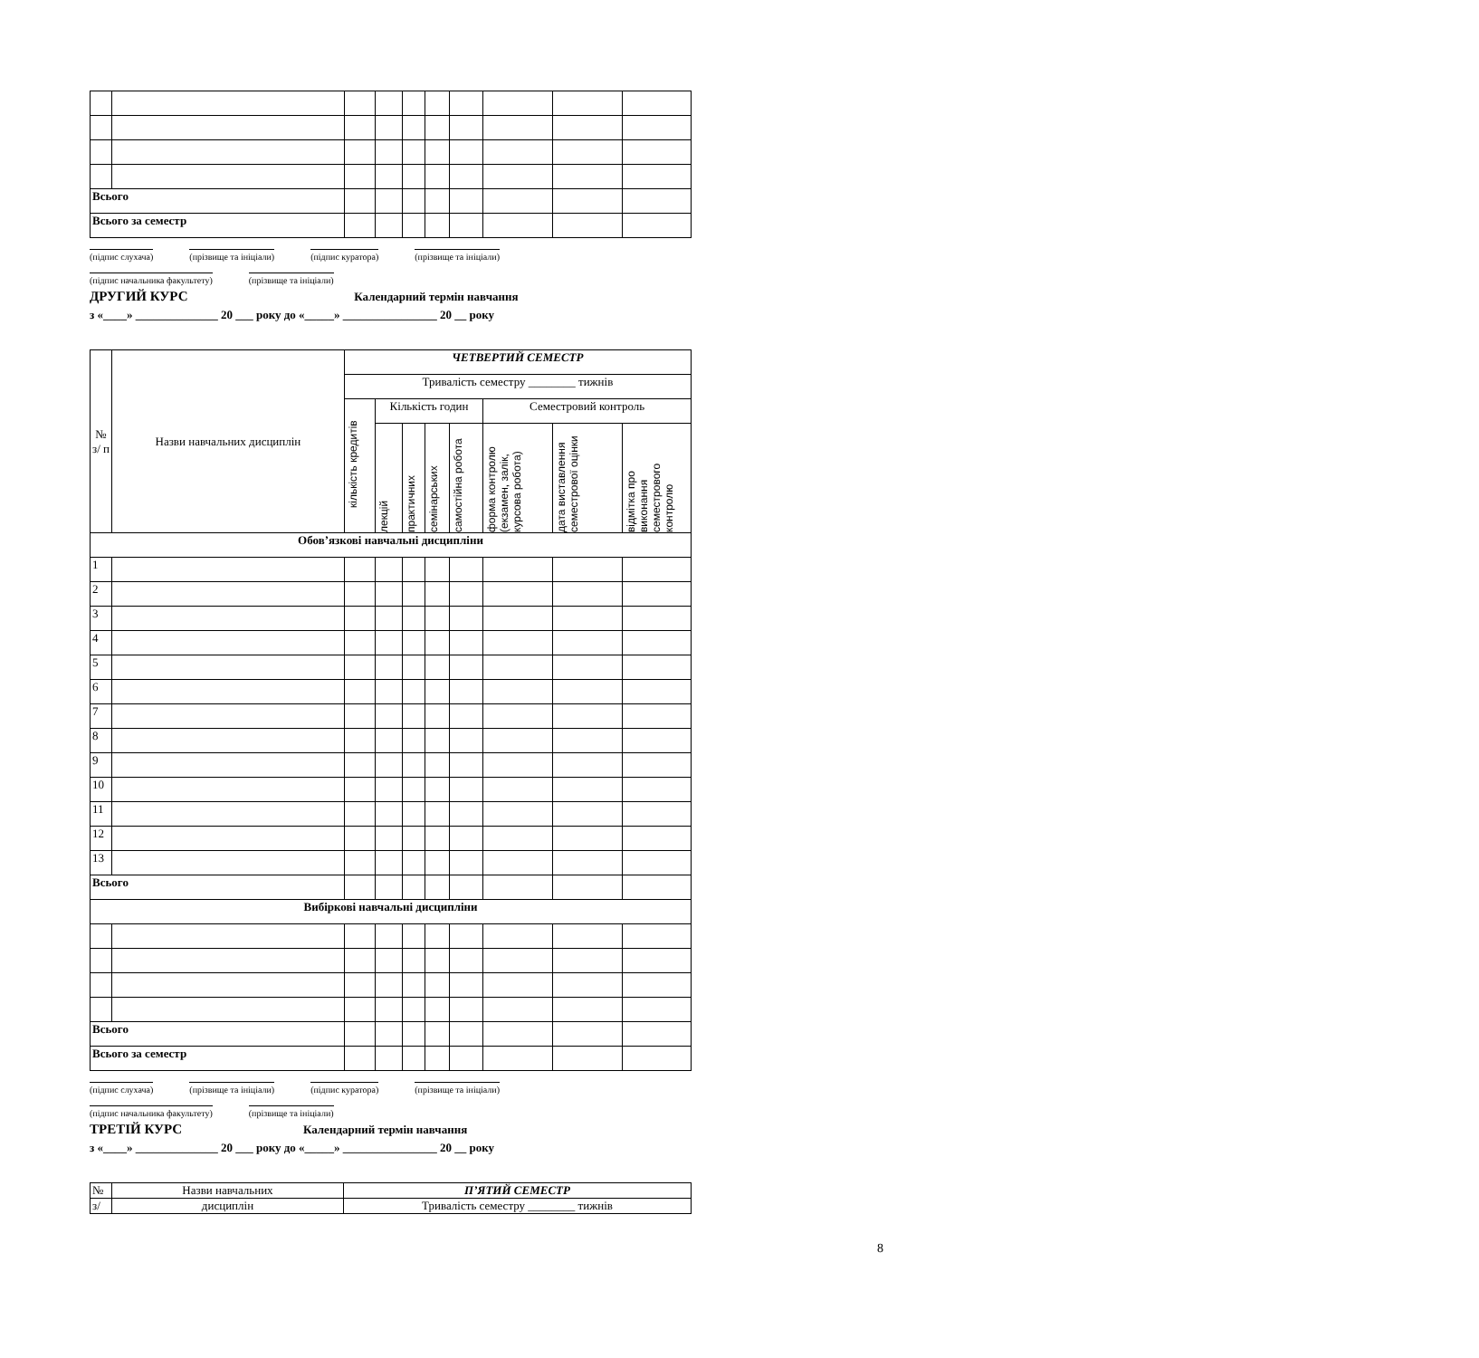| Всього | | | | | | | | | |
| Всього за семестр | | | | | | | | | |
(підпис слухача) (прізвище та ініціали) (підпис куратора) (прізвище та ініціали)
(підпис начальника факультету) (прізвище та ініціали)
ДРУГИЙ КУРС Календарний термін навчання
з «____» ______________ 20 ___ року до «_____» ________________ 20 __ року
| № з/ п | Назви навчальних дисциплін | ЧЕТВЕРТИЙ СЕМЕСТР | | | | | | | |
| --- | --- | --- | --- | --- | --- | --- | --- | --- | --- |
| | | Тривалість семестру ________ тижнів | | | | | | | |
| | | кількість кредитів | Кількість годин | | | | Семестровий контроль | | |
| | | | лекцій | практичних | семінарських | самостійна робота | форма контролю (екзамен, залік, курсова робота) | дата виставлення семестрової оцінки | відмітка про виконання семестрового контролю |
| Обов’язкові навчальні дисципліни | | | | | | | | | |
| 1 | | | | | | | | | |
| 2 | | | | | | | | | |
| 3 | | | | | | | | | |
| 4 | | | | | | | | | |
| 5 | | | | | | | | | |
| 6 | | | | | | | | | |
| 7 | | | | | | | | | |
| 8 | | | | | | | | | |
| 9 | | | | | | | | | |
| 10 | | | | | | | | | |
| 11 | | | | | | | | | |
| 12 | | | | | | | | | |
| 13 | | | | | | | | | |
| Всього | | | | | | | | | |
| Вибіркові навчальні дисципліни | | | | | | | | | |
| Всього | | | | | | | | | |
| Всього за семестр | | | | | | | | | |
(підпис слухача) (прізвище та ініціали) (підпис куратора) (прізвище та ініціали)
(підпис начальника факультету) (прізвище та ініціали)
ТРЕТІЙ КУРС Календарний термін навчання
з «____» ______________ 20 ___ року до «_____» ________________ 20 __ року
| № | Назви навчальних | П’ЯТИЙ СЕМЕСТР |
| з/ | дисциплін | Тривалість семестру ________ тижнів |
8